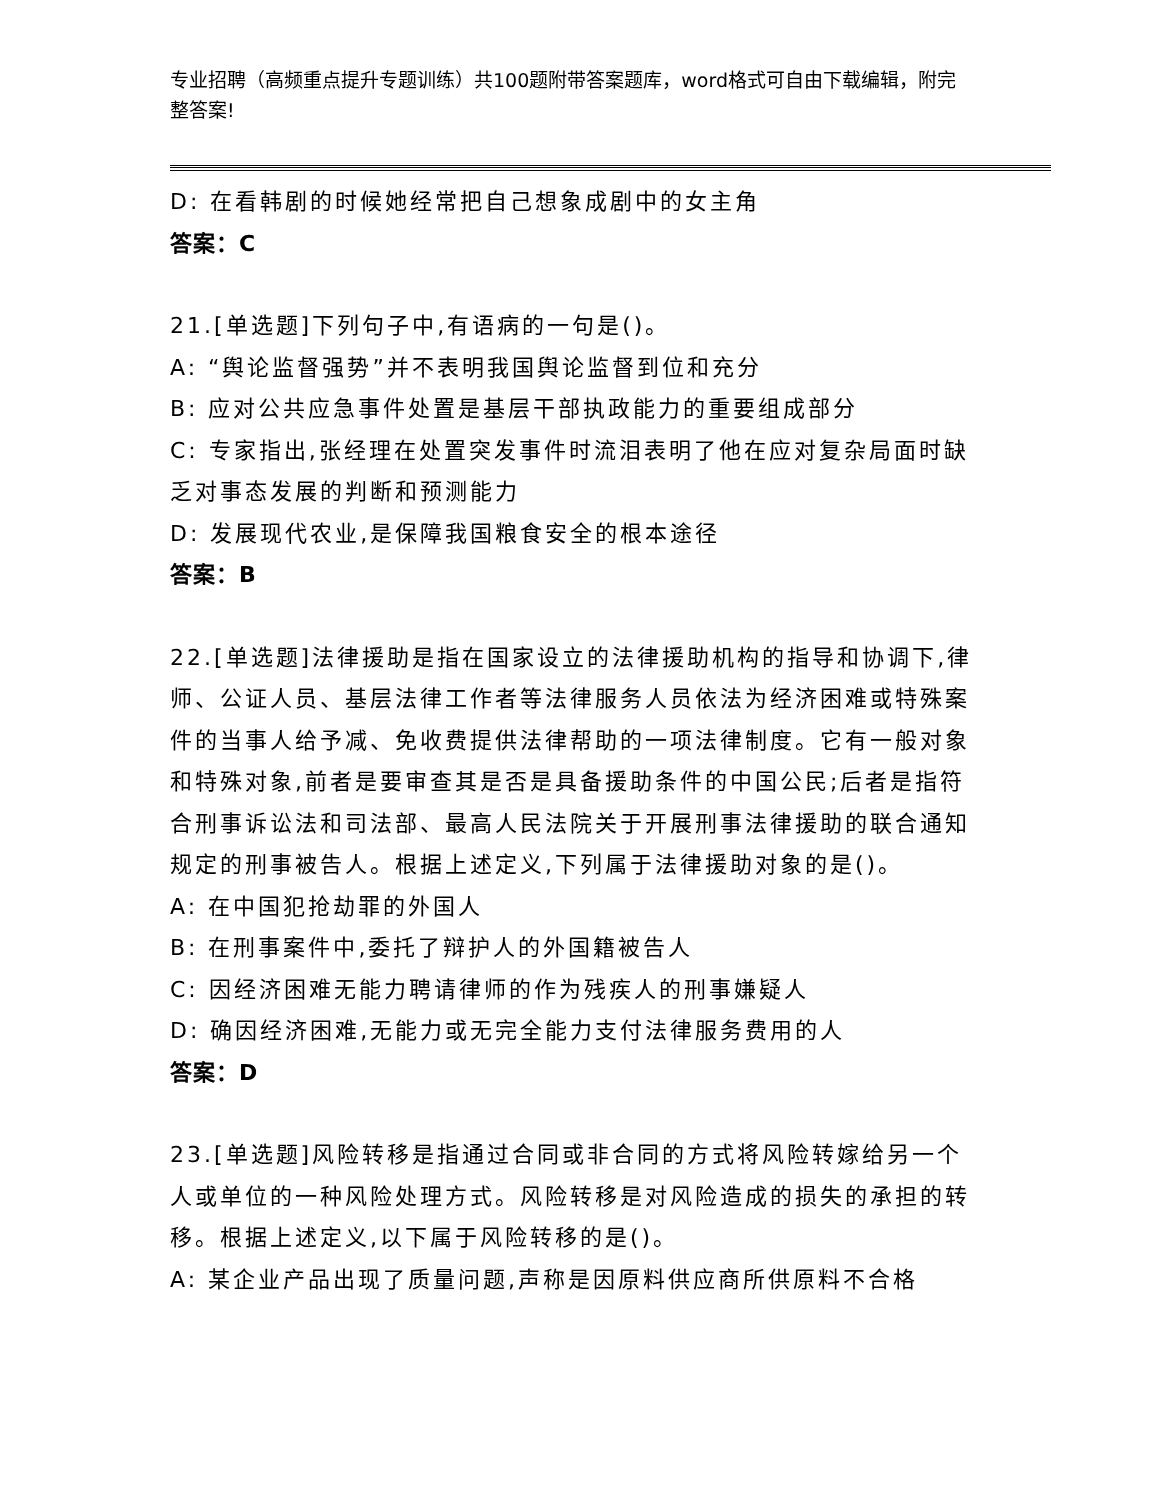专业招聘（高频重点提升专题训练）共100题附带答案题库，word格式可自由下载编辑，附完整答案!
D: 在看韩剧的时候她经常把自己想象成剧中的女主角
答案：C
21.[单选题]下列句子中,有语病的一句是()。
A: “舆论监督强势”并不表明我国舆论监督到位和充分
B: 应对公共应急事件处置是基层干部执政能力的重要组成部分
C: 专家指出,张经理在处置突发事件时流泪表明了他在应对复杂局面时缺乏对事态发展的判断和预测能力
D: 发展现代农业,是保障我国粮食安全的根本途径
答案：B
22.[单选题]法律援助是指在国家设立的法律援助机构的指导和协调下,律师、公证人员、基层法律工作者等法律服务人员依法为经济困难或特殊案件的当事人给予减、免收费提供法律帮助的一项法律制度。它有一般对象和特殊对象,前者是要审查其是否是具备援助条件的中国公民;后者是指符合刑事诉讼法和司法部、最高人民法院关于开展刑事法律援助的联合通知规定的刑事被告人。根据上述定义,下列属于法律援助对象的是()。
A: 在中国犯抢劫罪的外国人
B: 在刑事案件中,委托了辩护人的外国籍被告人
C: 因经济困难无能力聘请律师的作为残疾人的刑事嫌疑人
D: 确因经济困难,无能力或无完全能力支付法律服务费用的人
答案：D
23.[单选题]风险转移是指通过合同或非合同的方式将风险转嫁给另一个人或单位的一种风险处理方式。风险转移是对风险造成的损失的承担的转移。根据上述定义,以下属于风险转移的是()。
A: 某企业产品出现了质量问题,声称是因原料供应商所供原料不合格